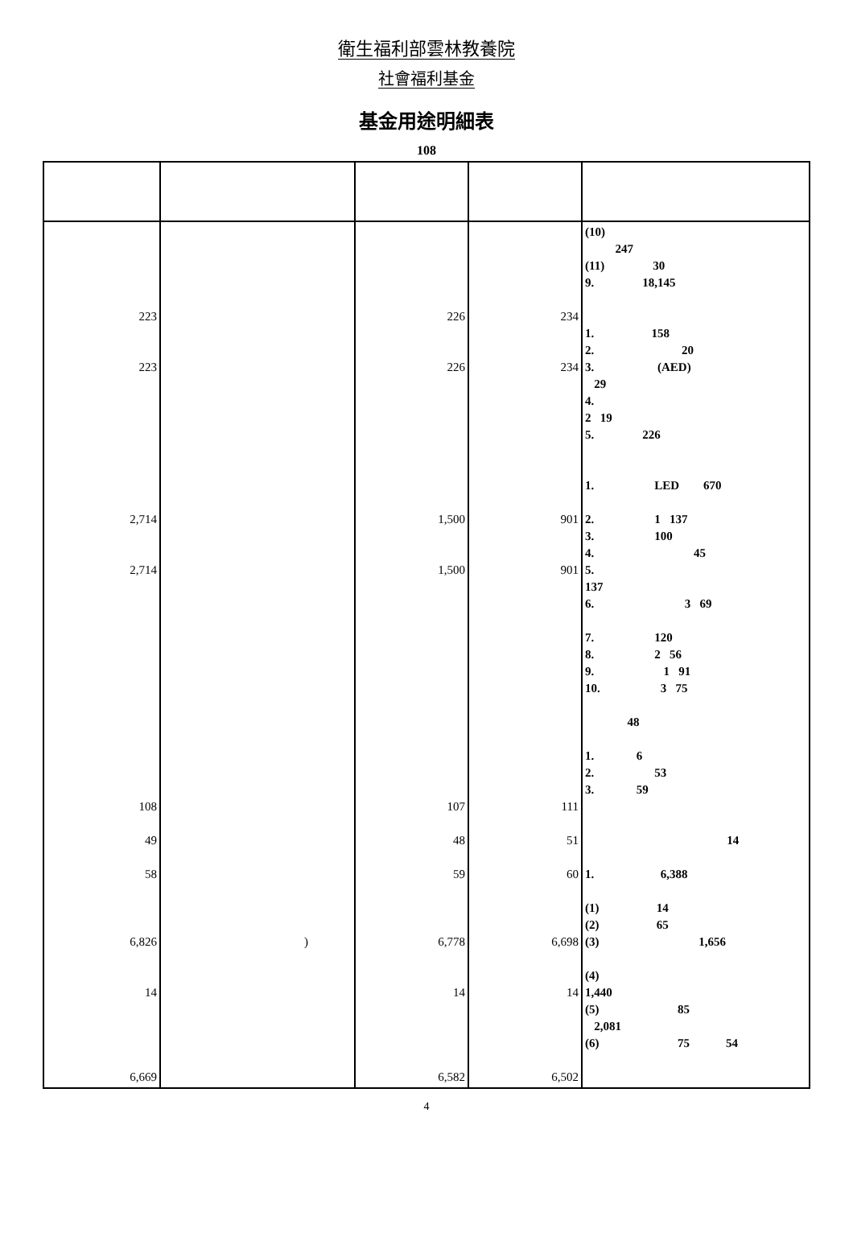衛生福利部雲林教養院
社會福利基金
基金用途明細表
108
| 223 223 2,714 2,714 108 49 58 6,826 14 6,669 | ) | 226 226 1,500 1,500 107 48 59 6,778 14 6,582 | 234 234 901 901 111 51 60 6,698 14 6,502 | (10) 247 (11) 30 9. 18,145 1. 158 2. 20 3. (AED) 29 4. 2 19 5. 226 1. LED 670 2. 1 137 3. 100 4. 45 5. 137 6. 3 69 7. 120 8. 2 56 9. 1 91 10. 3 75 48 1. 6 2. 53 3. 59 14 1. 6,388 (1) 14 (2) 65 (3) 1,656 (4) 1,440 (5) 85 2,081 (6) 75 54 |
4